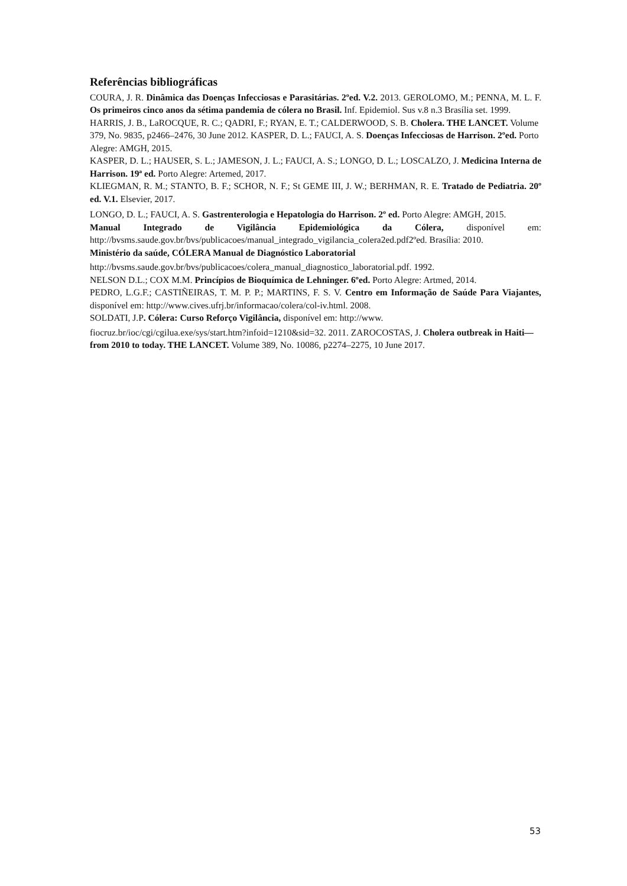Referências bibliográficas
COURA, J. R. Dinâmica das Doenças Infecciosas e Parasitárias. 2ºed. V.2. 2013. GEROLOMO, M.; PENNA, M. L. F. Os primeiros cinco anos da sétima pandemia de cólera no Brasil. Inf. Epidemiol. Sus v.8 n.3 Brasília set. 1999.
HARRIS, J. B., LaROCQUE, R. C.; QADRI, F.; RYAN, E. T.; CALDERWOOD, S. B. Cholera. THE LANCET. Volume 379, No. 9835, p2466–2476, 30 June 2012. KASPER, D. L.; FAUCI, A. S. Doenças Infecciosas de Harrison. 2ºed. Porto Alegre: AMGH, 2015.
KASPER, D. L.; HAUSER, S. L.; JAMESON, J. L.; FAUCI, A. S.; LONGO, D. L.; LOSCALZO, J. Medicina Interna de Harrison. 19ª ed. Porto Alegre: Artemed, 2017.
KLIEGMAN, R. M.; STANTO, B. F.; SCHOR, N. F.; St GEME III, J. W.; BERHMAN, R. E. Tratado de Pediatria. 20º ed. V.1. Elsevier, 2017.
LONGO, D. L.; FAUCI, A. S. Gastrenterologia e Hepatologia do Harrison. 2º ed. Porto Alegre: AMGH, 2015.
Manual Integrado de Vigilância Epidemiológica da Cólera, disponível em:
http://bvsms.saude.gov.br/bvs/publicacoes/manual_integrado_vigilancia_colera2ed.pdf2ºed. Brasília: 2010.
Ministério da saúde, CÓLERA Manual de Diagnóstico Laboratorial
http://bvsms.saude.gov.br/bvs/publicacoes/colera_manual_diagnostico_laboratorial.pdf. 1992.
NELSON D.L.; COX M.M. Princípios de Bioquímica de Lehninger. 6ºed. Porto Alegre: Artmed, 2014.
PEDRO, L.G.F.; CASTIÑEIRAS, T. M. P. P.; MARTINS, F. S. V. Centro em Informação de Saúde Para Viajantes, disponível em: http://www.cives.ufrj.br/informacao/colera/col-iv.html. 2008.
SOLDATI, J.P. Cólera: Curso Reforço Vigilância, disponível em: http://www.
fiocruz.br/ioc/cgi/cgilua.exe/sys/start.htm?infoid=1210&sid=32. 2011. ZAROCOSTAS, J. Cholera outbreak in Haiti—from 2010 to today. THE LANCET. Volume 389, No. 10086, p2274–2275, 10 June 2017.
53